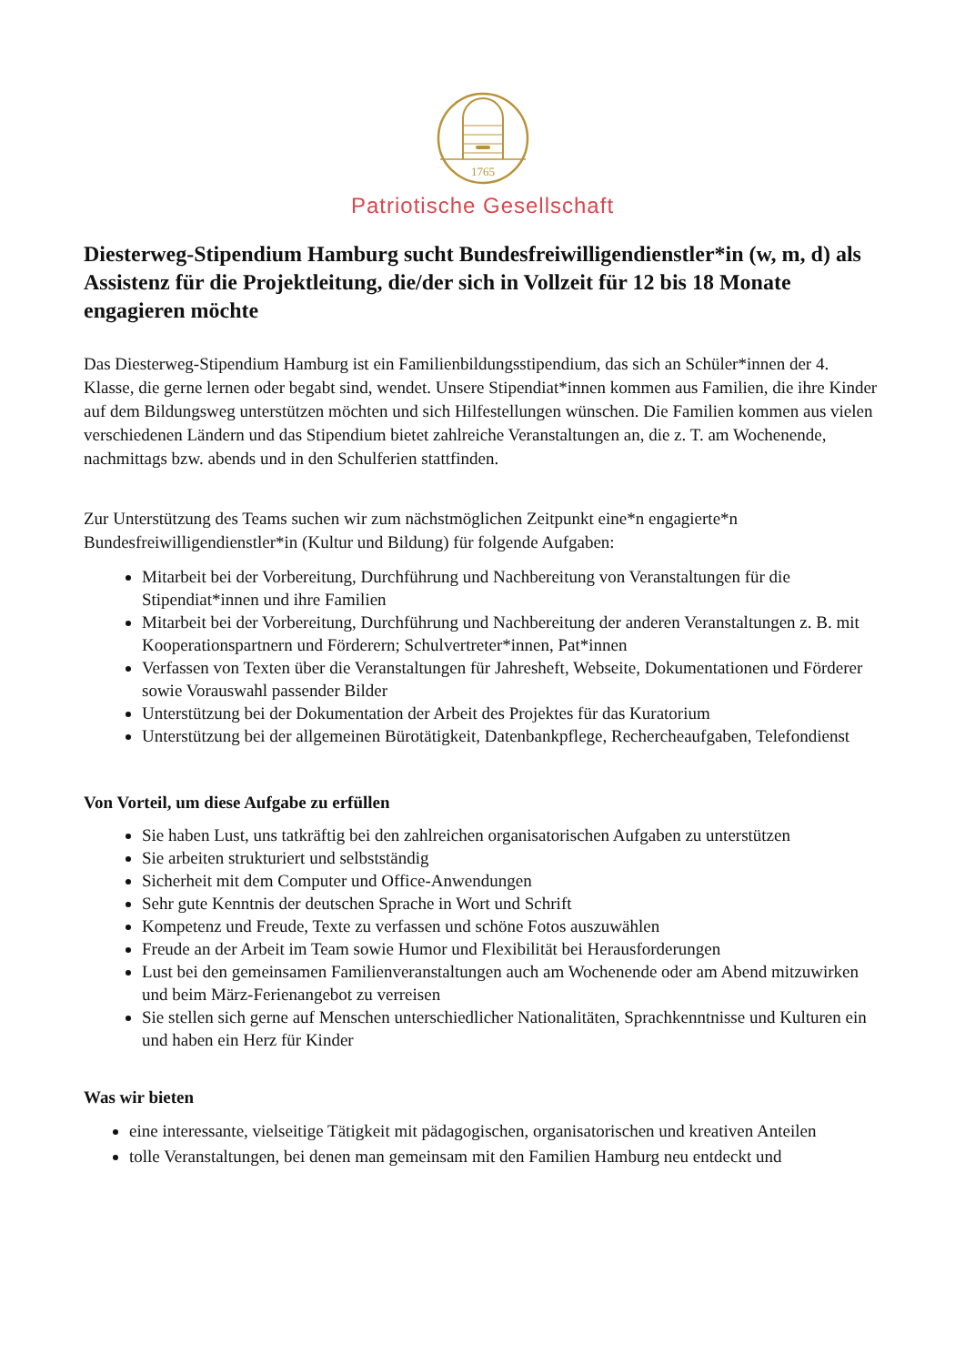1765
Patriotische Gesellschaft
Diesterweg-Stipendium Hamburg sucht Bundesfreiwilligendienstler*in (w, m, d) als Assistenz für die Projektleitung, die/der sich in Vollzeit für 12 bis 18 Monate engagieren möchte
Das Diesterweg-Stipendium Hamburg ist ein Familienbildungsstipendium, das sich an Schüler*innen der 4. Klasse, die gerne lernen oder begabt sind, wendet. Unsere Stipendiat*innen kommen aus Familien, die ihre Kinder auf dem Bildungsweg unterstützen möchten und sich Hilfestellungen wünschen. Die Familien kommen aus vielen verschiedenen Ländern und das Stipendium bietet zahlreiche Veranstaltungen an, die z. T. am Wochenende, nachmittags bzw. abends und in den Schulferien stattfinden.
Zur Unterstützung des Teams suchen wir zum nächstmöglichen Zeitpunkt eine*n engagierte*n Bundesfreiwilligendienstler*in (Kultur und Bildung) für folgende Aufgaben:
Mitarbeit bei der Vorbereitung, Durchführung und Nachbereitung von Veranstaltungen für die Stipendiat*innen und ihre Familien
Mitarbeit bei der Vorbereitung, Durchführung und Nachbereitung der anderen Veranstaltungen z. B. mit Kooperationspartnern und Förderern; Schulvertreter*innen, Pat*innen
Verfassen von Texten über die Veranstaltungen für Jahresheft, Webseite, Dokumentationen und Förderer sowie Vorauswahl passender Bilder
Unterstützung bei der Dokumentation der Arbeit des Projektes für das Kuratorium
Unterstützung bei der allgemeinen Bürotätigkeit, Datenbankpflege, Rechercheaufgaben, Telefondienst
Von Vorteil, um diese Aufgabe zu erfüllen
Sie haben Lust, uns tatkräftig bei den zahlreichen organisatorischen Aufgaben zu unterstützen
Sie arbeiten strukturiert und selbstständig
Sicherheit mit dem Computer und Office-Anwendungen
Sehr gute Kenntnis der deutschen Sprache in Wort und Schrift
Kompetenz und Freude, Texte zu verfassen und schöne Fotos auszuwählen
Freude an der Arbeit im Team sowie Humor und Flexibilität bei Herausforderungen
Lust bei den gemeinsamen Familienveranstaltungen auch am Wochenende oder am Abend mitzuwirken und beim März-Ferienangebot zu verreisen
Sie stellen sich gerne auf Menschen unterschiedlicher Nationalitäten, Sprachkenntnisse und Kulturen ein und haben ein Herz für Kinder
Was wir bieten
eine interessante, vielseitige Tätigkeit mit pädagogischen, organisatorischen und kreativen Anteilen
tolle Veranstaltungen, bei denen man gemeinsam mit den Familien Hamburg neu entdeckt und